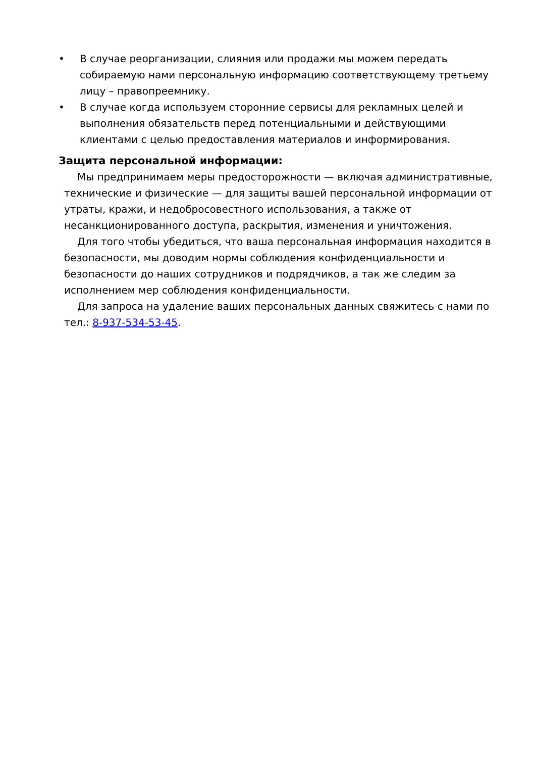• В случае реорганизации, слияния или продажи мы можем передать собираемую нами персональную информацию соответствующему третьему лицу – правопреемнику.
• В случае когда используем сторонние сервисы для рекламных целей и выполнения обязательств перед потенциальными и действующими клиентами с целью предоставления материалов и информирования.
Защита персональной информации:
Мы предпринимаем меры предосторожности — включая административные, технические и физические — для защиты вашей персональной информации от утраты, кражи, и недобросовестного использования, а также от несанкционированного доступа, раскрытия, изменения и уничтожения.
Для того чтобы убедиться, что ваша персональная информация находится в безопасности, мы доводим нормы соблюдения конфиденциальности и безопасности до наших сотрудников и подрядчиков, а так же следим за исполнением мер соблюдения конфиденциальности.
Для запроса на удаление ваших персональных данных свяжитесь с нами по тел.: 8-937-534-53-45.